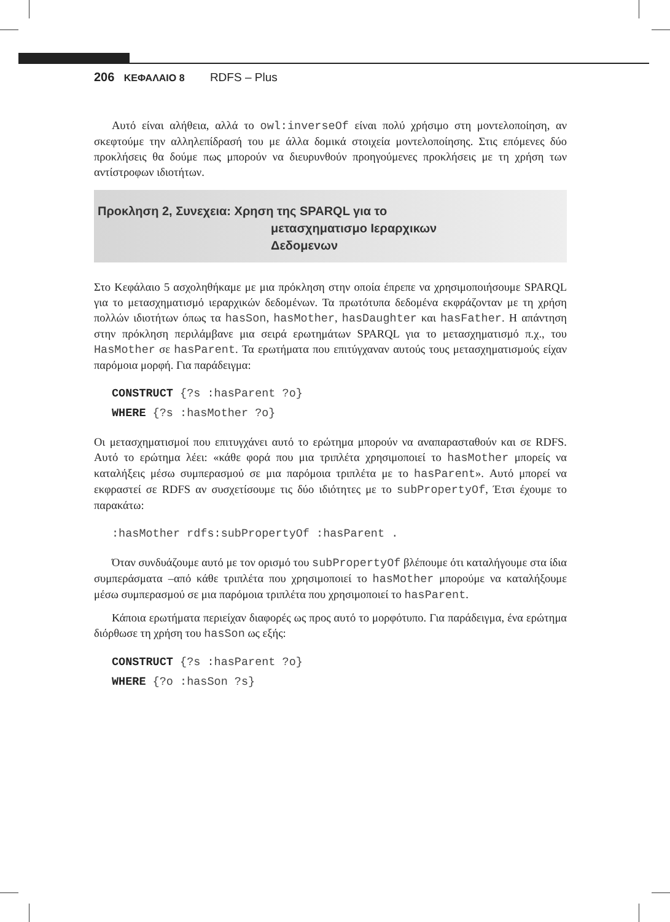206 ΚΕΦΑΛΑΙΟ 8 RDFS – Plus
Αυτό είναι αλήθεια, αλλά το owl:inverseOf είναι πολύ χρήσιμο στη μοντελοποίηση, αν σκεφτούμε την αλληλεπίδρασή του με άλλα δομικά στοιχεία μοντελοποίησης. Στις επόμενες δύο προκλήσεις θα δούμε πως μπορούν να διευρυνθούν προηγούμενες προκλήσεις με τη χρήση των αντίστροφων ιδιοτήτων.
Πρoκληση 2, Συνεχεια: Χρηση της SPARQL για το
μετασχηματισμο Ιεραρχικων
Δεδομενων
Στο Κεφάλαιο 5 ασχοληθήκαμε με μια πρόκληση στην οποία έπρεπε να χρησιμοποιήσουμε SPARQL για το μετασχηματισμό ιεραρχικών δεδομένων. Τα πρωτότυπα δεδομένα εκφράζονταν με τη χρήση πολλών ιδιοτήτων όπως τα hasSon, hasMother, hasDaughter και hasFather. Η απάντηση στην πρόκληση περιλάμβανε μια σειρά ερωτημάτων SPARQL για το μετασχηματισμό π.χ., του HasMother σε hasParent. Τα ερωτήματα που επιτύγχαναν αυτούς τους μετασχηματισμούς είχαν παρόμοια μορφή. Για παράδειγμα:
CONSTRUCT {?s :hasParent ?o}
WHERE {?s :hasMother ?o}
Οι μετασχηματισμοί που επιτυγχάνει αυτό το ερώτημα μπορούν να αναπαρασταθούν και σε RDFS. Αυτό το ερώτημα λέει: «κάθε φορά που μια τριπλέτα χρησιμοποιεί το hasMother μπορείς να καταλήξεις μέσω συμπερασμού σε μια παρόμοια τριπλέτα με το hasParent». Αυτό μπορεί να εκφραστεί σε RDFS αν συσχετίσουμε τις δύο ιδιότητες με το subPropertyOf, Έτσι έχουμε το παρακάτω:
:hasMother rdfs:subPropertyOf :hasParent .
Όταν συνδυάζουμε αυτό με τον ορισμό του subPropertyOf βλέπουμε ότι καταλήγουμε στα ίδια συμπεράσματα –από κάθε τριπλέτα που χρησιμοποιεί το hasMother μπορούμε να καταλήξουμε μέσω συμπερασμού σε μια παρόμοια τριπλέτα που χρησιμοποιεί το hasParent.
Κάποια ερωτήματα περιείχαν διαφορές ως προς αυτό το μορφότυπο. Για παράδειγμα, ένα ερώτημα διόρθωσε τη χρήση του hasSon ως εξής:
CONSTRUCT {?s :hasParent ?o}
WHERE {?o :hasSon ?s}